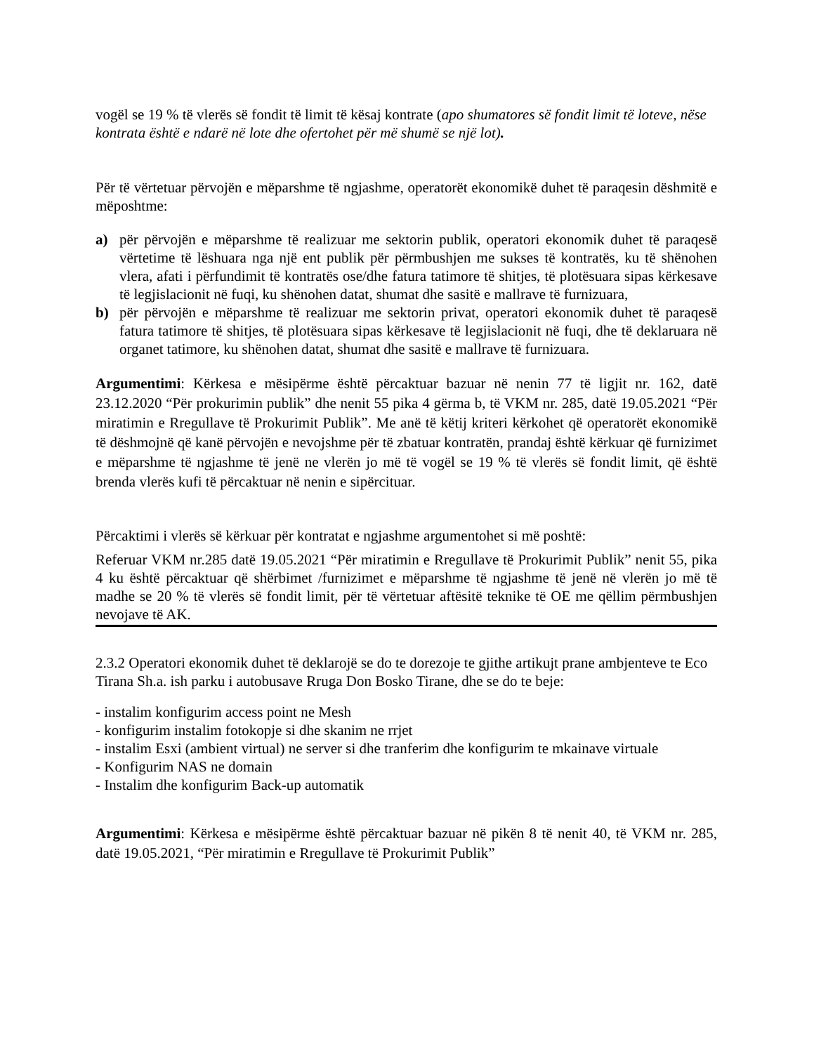vogël se 19 % të vlerës së fondit të limit të kësaj kontrate (apo shumatores së fondit limit të loteve, nëse kontrata është e ndarë në lote dhe ofertohet për më shumë se një lot).
Për të vërtetuar përvojën e mëparshme të ngjashme, operatorët ekonomikë duhet të paraqesin dëshmitë e mëposhtme:
a) për përvojën e mëparshme të realizuar me sektorin publik, operatori ekonomik duhet të paraqesë vërtetime të lëshuara nga një ent publik për përmbushjen me sukses të kontratës, ku të shënohen vlera, afati i përfundimit të kontratës ose/dhe fatura tatimore të shitjes, të plotësuara sipas kërkesave të legjislacionit në fuqi, ku shënohen datat, shumat dhe sasitë e mallrave të furnizuara,
b) për përvojën e mëparshme të realizuar me sektorin privat, operatori ekonomik duhet të paraqesë fatura tatimore të shitjes, të plotësuara sipas kërkesave të legjislacionit në fuqi, dhe të deklaruara në organet tatimore, ku shënohen datat, shumat dhe sasitë e mallrave të furnizuara.
Argumentimi: Kërkesa e mësipërme është përcaktuar bazuar në nenin 77 të ligjit nr. 162, datë 23.12.2020 “Për prokurimin publik” dhe nenit 55 pika 4 gërma b, të VKM nr. 285, datë 19.05.2021 “Për miratimin e Rregullave të Prokurimit Publik”. Me anë të këtij kriteri kërkohet që operatorët ekonomikë të dëshmojnë që kanë përvojën e nevojshme për të zbatuar kontratën, prandaj është kërkuar që furnizimet e mëparshme të ngjashme të jenë ne vlerën jo më të vogël se 19 % të vlerës së fondit limit, që është brenda vlerës kufi të përcaktuar në nenin e sipërcituar.
Përcaktimi i vlerës së kërkuar për kontratat e ngjashme argumentohet si më poshtë:
Referuar VKM nr.285 datë 19.05.2021 “Për miratimin e Rregullave të Prokurimit Publik” nenit 55, pika 4 ku është përcaktuar që shërbimet /furnizimet e mëparshme të ngjashme të jenë në vlerën jo më të madhe se 20 % të vlerës së fondit limit, për të vërtetuar aftësitë teknike të OE me qëllim përmbushjen nevojave të AK.
2.3.2 Operatori ekonomik duhet të deklarojë se do te dorezoje te gjithe artikujt prane ambjenteve te Eco Tirana Sh.a. ish parku i autobusave Rruga Don Bosko Tirane, dhe se do te beje:
- instalim konfigurim access point ne Mesh
- konfigurim instalim fotokopje si dhe skanim ne rrjet
- instalim Esxi (ambient virtual) ne server si dhe tranferim dhe konfigurim te mkainave virtuale
- Konfigurim NAS ne domain
- Instalim dhe konfigurim Back-up automatik
Argumentimi: Kërkesa e mësipërme është përcaktuar bazuar në pikën 8 të nenit 40, të VKM nr. 285, datë 19.05.2021, “Për miratimin e Rregullave të Prokurimit Publik”